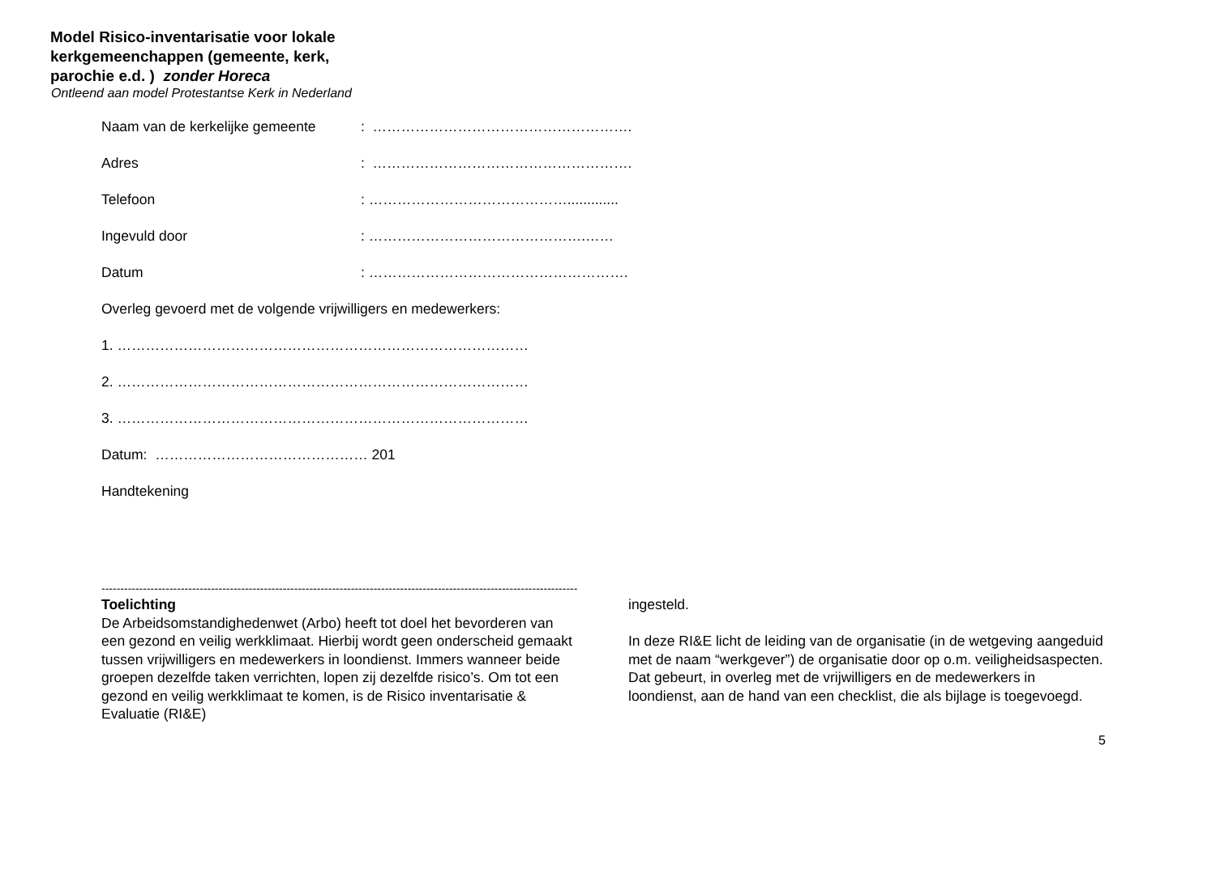Model Risico-inventarisatie voor lokale
kerkgemeenchappen (gemeente, kerk,
parochie e.d. ) zonder Horeca
Ontleend aan model Protestantse Kerk in Nederland
Naam van de kerkelijke gemeente: ……………………………………………….
Adres: ……………………………………………….
Telefoon: …………………………………….............
Ingevuld door: ……………………………………….……
Datum: ……………………………………………….
Overleg gevoerd met de volgende vrijwilligers en medewerkers:
1. ……………………………………………………………………………
2. ……………………………………………………………………………
3. ……………………………………………………………………………
Datum: ……………………………………… 201
Handtekening
------------------------------------------------------------------------------------------------------------------------------
Toelichting
De Arbeidsomstandighedenwet (Arbo) heeft tot doel het bevorderen van een gezond en veilig werkklimaat. Hierbij wordt geen onderscheid gemaakt tussen vrijwilligers en medewerkers in loondienst. Immers wanneer beide groepen dezelfde taken verrichten, lopen zij dezelfde risico’s. Om tot een gezond en veilig werkklimaat te komen, is de Risico inventarisatie & Evaluatie (RI&E)
ingesteld.
In deze RI&E licht de leiding van de organisatie (in de wetgeving aangeduid met de naam “werkgever”) de organisatie door op o.m. veiligheidsaspecten. Dat gebeurt, in overleg met de vrijwilligers en de medewerkers in loondienst, aan de hand van een checklist, die als bijlage is toegevoegd.
5